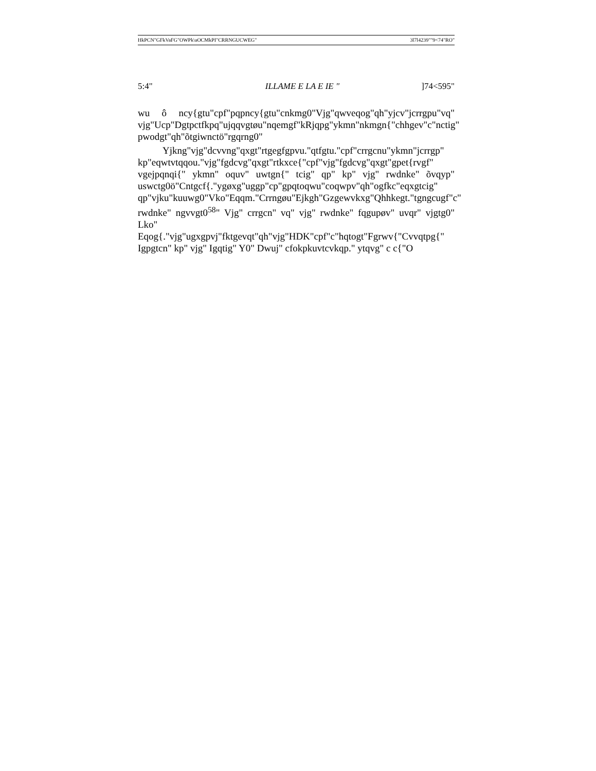HkPCN"GFkVaFG"OWPk\aOCMkPI"CRRNGUCWEG" 3l7l4239""9<74"RO"
5:4" ILLAME E LA E IE "]74<595"
wu ô ncy{gtu"cpf"pqpncy{gtu"cnkmg0"Vjg"qwveqog"qh"yjcv"jcrrgpu"vq" vjg"Ucp"Dgtpctfkpq"ujqqvgtøu"nqemgf"kRjqpg"ykmn"nkmgn{"chhgev"c"nctig" pwodgt"qh"õtgiwnctö"rgqrng0"
Yjkng"vjg"dcvvng"qxgt"rtgegfgpvu."qtfgtu."cpf"crrgcnu"ykmn"jcrrgp" kp"eqwtvtqqou."vjg"fgdcvg"qxgt"rtkxce{"cpf"vjg"fgdcvg"qxgt"gpet{rvgf" vgejpqnqi{" ykmn" oquv" uwtgn{" tcig" qp" kp" vjg" rwdnke" õvqyp" uswctg0ö"Cntgcf{."ygøxg"uggp"cp"gpqtoqwu"coqwpv"qh"ogfkc"eqxgtcig" qp"vjku"kuuwg0"Vko"Eqqm."Crrngøu"Ejkgh"Gzgewvkxg"Qhhkegt."tgngcugf"c" rwdnke" ngvvgt0<sup>58</sup>" Vjg" crrgcn" vq" vjg" rwdnke" fqgupøv" uvqr" vjgtg0" Lko" Eqog{."vjg"ugxgpvj"fktgevqt"qh"vjg"HDK"cpf"c"hqtogt"Fgrwv{"Cvvqtpg{" Igpgtcn" kp" vjg" Igqtig" Y0" Dwuj" cfokpkuvtcvkqp." ytqvg" c c{"O